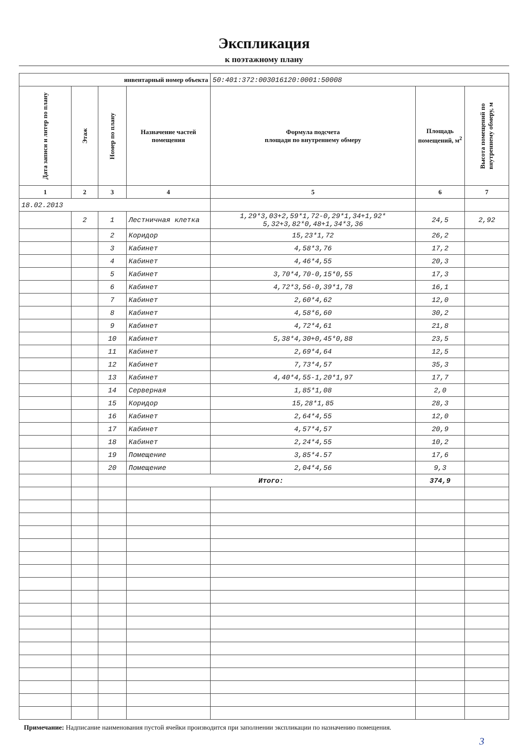Экспликация
к поэтажному плану
| инвентарный номер объекта | | | | 50:401:372:003016120:0001:50008 | | |
| Дата записи и литер по плану | Этаж | Номер по плану | Назначение частей помещения | Формула подсчета площади по внутреннему обмеру | Площадь помещений, м<sup>2</sup> | Высота помещений по внутреннему обмеру, м |
| 1 | 2 | 3 | 4 | 5 | 6 | 7 |
| 18.02.2013 | | | | | | |
| | 2 | 1 | Лестничная клетка | 1,29*3,03+2,59*1,72-0,29*1,34+1,92* 5,32+3,82*0,48+1,34*3,36 | 24,5 | 2,92 |
| | | 2 | Коридор | 15,23*1,72 | 26,2 | |
| | | 3 | Кабинет | 4,58*3,76 | 17,2 | |
| | | 4 | Кабинет | 4,46*4,55 | 20,3 | |
| | | 5 | Кабинет | 3,70*4,70-0,15*0,55 | 17,3 | |
| | | 6 | Кабинет | 4,72*3,56-0,39*1,78 | 16,1 | |
| | | 7 | Кабинет | 2,60*4,62 | 12,0 | |
| | | 8 | Кабинет | 4,58*6,60 | 30,2 | |
| | | 9 | Кабинет | 4,72*4,61 | 21,8 | |
| | | 10 | Кабинет | 5,38*4,30+0,45*0,88 | 23,5 | |
| | | 11 | Кабинет | 2,69*4,64 | 12,5 | |
| | | 12 | Кабинет | 7,73*4,57 | 35,3 | |
| | | 13 | Кабинет | 4,40*4,55-1,20*1,97 | 17,7 | |
| | | 14 | Серверная | 1,85*1,08 | 2,0 | |
| | | 15 | Коридор | 15,28*1,85 | 28,3 | |
| | | 16 | Кабинет | 2,64*4,55 | 12,0 | |
| | | 17 | Кабинет | 4,57*4,57 | 20,9 | |
| | | 18 | Кабинет | 2,24*4,55 | 10,2 | |
| | | 19 | Помещение | 3,85*4.57 | 17,6 | |
| | | 20 | Помещение | 2,04*4,56 | 9,3 | |
| | | | Итого: | | 374,9 | |
Примечание: Надписание наименования пустой ячейки производится при заполнении экспликации по назначению помещения.
3